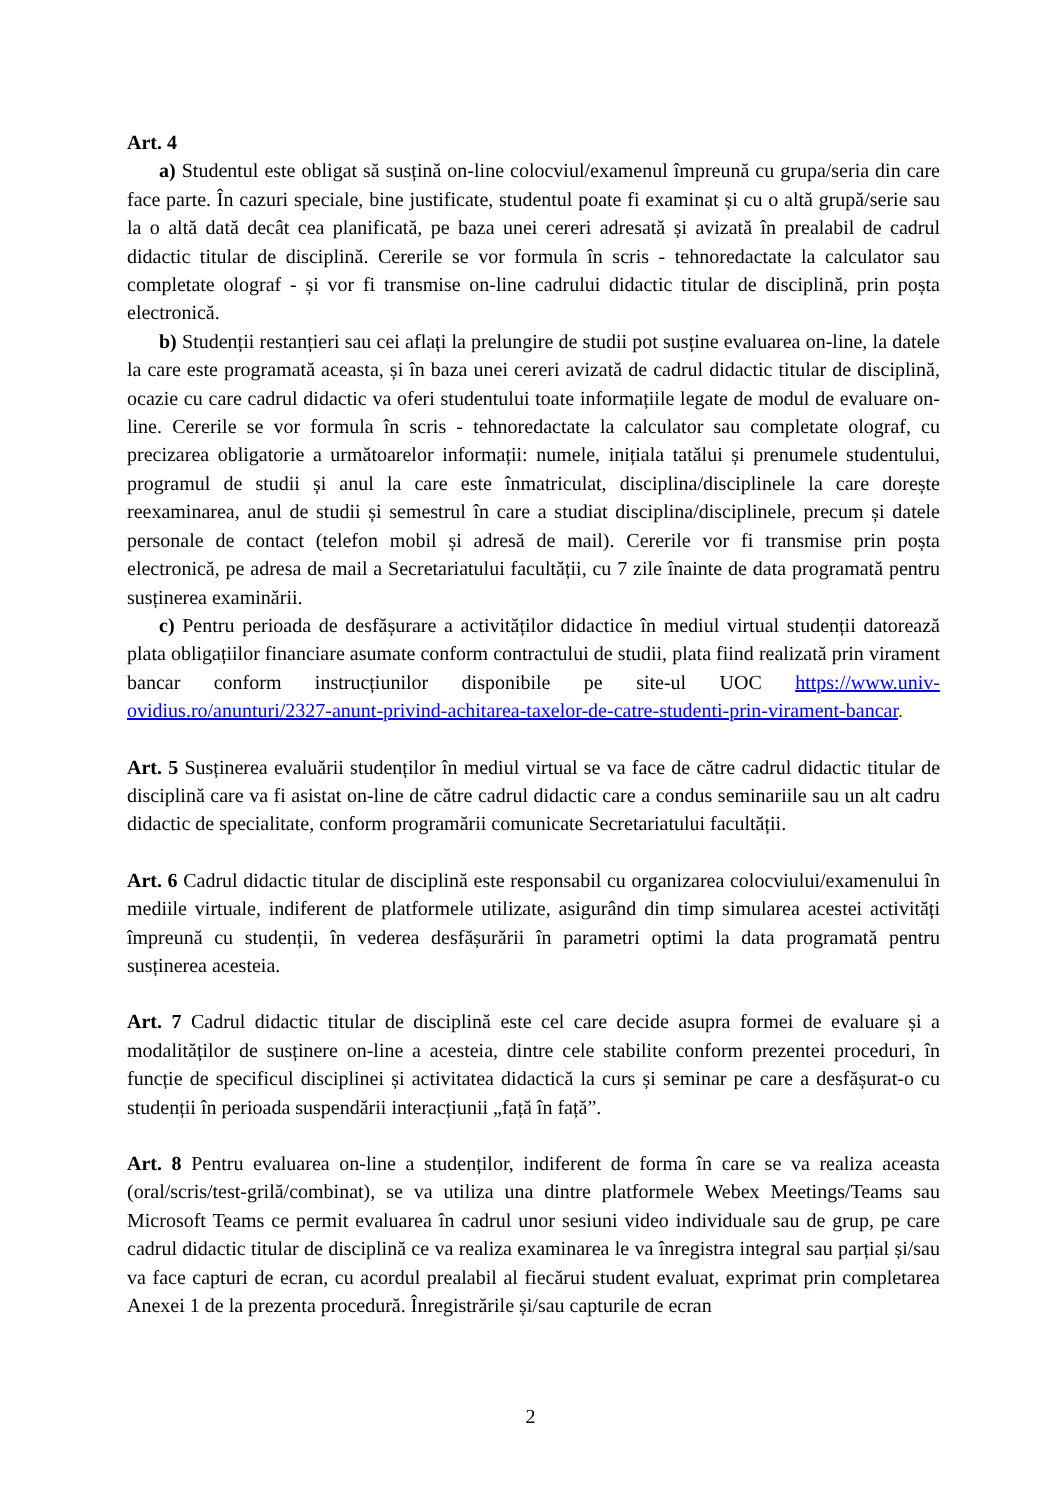Art. 4
a) Studentul este obligat să susțină on-line colocviul/examenul împreună cu grupa/seria din care face parte. În cazuri speciale, bine justificate, studentul poate fi examinat și cu o altă grupă/serie sau la o altă dată decât cea planificată, pe baza unei cereri adresată și avizată în prealabil de cadrul didactic titular de disciplină. Cererile se vor formula în scris - tehnoredactate la calculator sau completate olograf - și vor fi transmise on-line cadrului didactic titular de disciplină, prin poșta electronică.
b) Studenții restanțieri sau cei aflați la prelungire de studii pot susține evaluarea on-line, la datele la care este programată aceasta, și în baza unei cereri avizată de cadrul didactic titular de disciplină, ocazie cu care cadrul didactic va oferi studentului toate informațiile legate de modul de evaluare on-line. Cererile se vor formula în scris - tehnoredactate la calculator sau completate olograf, cu precizarea obligatorie a următoarelor informații: numele, inițiala tatălui și prenumele studentului, programul de studii și anul la care este înmatriculat, disciplina/disciplinele la care dorește reexaminarea, anul de studii și semestrul în care a studiat disciplina/disciplinele, precum și datele personale de contact (telefon mobil și adresă de mail). Cererile vor fi transmise prin poșta electronică, pe adresa de mail a Secretariatului facultății, cu 7 zile înainte de data programată pentru susținerea examinării.
c) Pentru perioada de desfășurare a activităților didactice în mediul virtual studenții datorează plata obligațiilor financiare asumate conform contractului de studii, plata fiind realizată prin virament bancar conform instrucțiunilor disponibile pe site-ul UOC https://www.univ-ovidius.ro/anunturi/2327-anunt-privind-achitarea-taxelor-de-catre-studenti-prin-virament-bancar.
Art. 5 Susținerea evaluării studenților în mediul virtual se va face de către cadrul didactic titular de disciplină care va fi asistat on-line de către cadrul didactic care a condus seminariile sau un alt cadru didactic de specialitate, conform programării comunicate Secretariatului facultății.
Art. 6 Cadrul didactic titular de disciplină este responsabil cu organizarea colocviului/examenului în mediile virtuale, indiferent de platformele utilizate, asigurând din timp simularea acestei activități împreună cu studenții, în vederea desfășurării în parametri optimi la data programată pentru susținerea acesteia.
Art. 7 Cadrul didactic titular de disciplină este cel care decide asupra formei de evaluare și a modalităților de susținere on-line a acesteia, dintre cele stabilite conform prezentei proceduri, în funcție de specificul disciplinei și activitatea didactică la curs și seminar pe care a desfășurat-o cu studenții în perioada suspendării interacțiunii „față în față”.
Art. 8 Pentru evaluarea on-line a studenților, indiferent de forma în care se va realiza aceasta (oral/scris/test-grilă/combinat), se va utiliza una dintre platformele Webex Meetings/Teams sau Microsoft Teams ce permit evaluarea în cadrul unor sesiuni video individuale sau de grup, pe care cadrul didactic titular de disciplină ce va realiza examinarea le va înregistra integral sau parțial și/sau va face capturi de ecran, cu acordul prealabil al fiecărui student evaluat, exprimat prin completarea Anexei 1 de la prezenta procedură. Înregistrările și/sau capturile de ecran
2